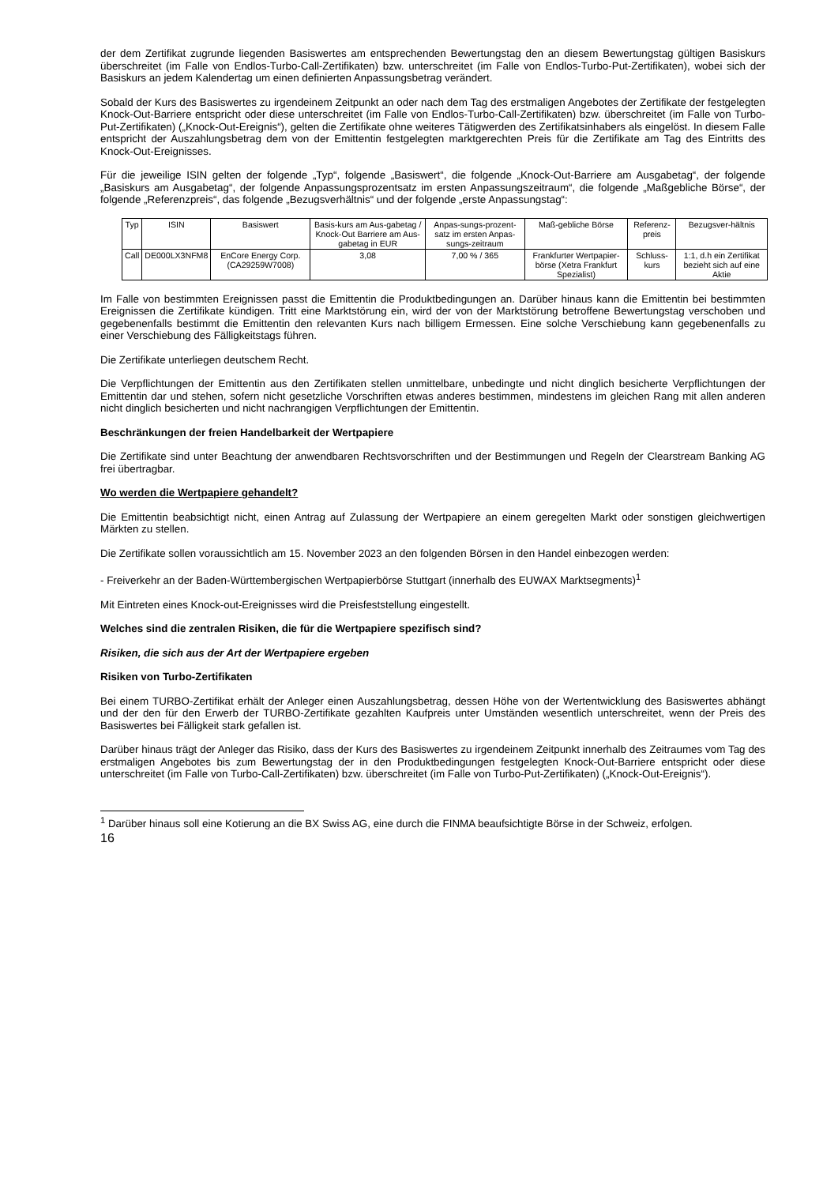der dem Zertifikat zugrunde liegenden Basiswertes am entsprechenden Bewertungstag den an diesem Bewertungstag gültigen Basiskurs überschreitet (im Falle von Endlos-Turbo-Call-Zertifikaten) bzw. unterschreitet (im Falle von Endlos-Turbo-Put-Zertifikaten), wobei sich der Basiskurs an jedem Kalendertag um einen definierten Anpassungsbetrag verändert.
Sobald der Kurs des Basiswertes zu irgendeinem Zeitpunkt an oder nach dem Tag des erstmaligen Angebotes der Zertifikate der festgelegten Knock-Out-Barriere entspricht oder diese unterschreitet (im Falle von Endlos-Turbo-Call-Zertifikaten) bzw. überschreitet (im Falle von Turbo-Put-Zertifikaten) („Knock-Out-Ereignis“), gelten die Zertifikate ohne weiteres Tätigwerden des Zertifikatsinhabers als eingelöst. In diesem Falle entspricht der Auszahlungsbetrag dem von der Emittentin festgelegten marktgerechten Preis für die Zertifikate am Tag des Eintritts des Knock-Out-Ereignisses.
Für die jeweilige ISIN gelten der folgende „Typ“, folgende „Basiswert“, die folgende „Knock-Out-Barriere am Ausgabetag“, der folgende „Basiskurs am Ausgabetag“, der folgende Anpassungsprozentsatz im ersten Anpassungszeitraum“, die folgende „Maßgebliche Börse“, der folgende „Referenzpreis“, das folgende „Bezugsverhältnis“ und der folgende „erste Anpassungstag“:
| Typ | ISIN | Basiswert | Basis-kurs am Aus-gabetag / Knock-Out Barriere am Aus-gabetag in EUR | Anpas-sungs-prozent-satz im ersten Anpas-sungs-zeitraum | Maß-gebliche Börse | Referenz-preis | Bezugsver-hältnis |
| Call | DE000LX3NFM8 | EnCore Energy Corp. (CA29259W7008) | 3,08 | 7,00 % / 365 | Frankfurter Wertpapier-börse (Xetra Frankfurt Spezialist) | Schluss-kurs | 1:1, d.h ein Zertifikat bezieht sich auf eine Aktie |
Im Falle von bestimmten Ereignissen passt die Emittentin die Produktbedingungen an. Darüber hinaus kann die Emittentin bei bestimmten Ereignissen die Zertifikate kündigen. Tritt eine Marktstörung ein, wird der von der Marktstörung betroffene Bewertungstag verschoben und gegebenenfalls bestimmt die Emittentin den relevanten Kurs nach billigem Ermessen. Eine solche Verschiebung kann gegebenenfalls zu einer Verschiebung des Fälligkeitstags führen.
Die Zertifikate unterliegen deutschem Recht.
Die Verpflichtungen der Emittentin aus den Zertifikaten stellen unmittelbare, unbedingte und nicht dinglich besicherte Verpflichtungen der Emittentin dar und stehen, sofern nicht gesetzliche Vorschriften etwas anderes bestimmen, mindestens im gleichen Rang mit allen anderen nicht dinglich besicherten und nicht nachrangigen Verpflichtungen der Emittentin.
Beschränkungen der freien Handelbarkeit der Wertpapiere
Die Zertifikate sind unter Beachtung der anwendbaren Rechtsvorschriften und der Bestimmungen und Regeln der Clearstream Banking AG frei übertragbar.
Wo werden die Wertpapiere gehandelt?
Die Emittentin beabsichtigt nicht, einen Antrag auf Zulassung der Wertpapiere an einem geregelten Markt oder sonstigen gleichwertigen Märkten zu stellen.
Die Zertifikate sollen voraussichtlich am 15. November 2023 an den folgenden Börsen in den Handel einbezogen werden:
- Freiverkehr an der Baden-Württembergischen Wertpapierbörse Stuttgart (innerhalb des EUWAX Marktsegments)<sup>1</sup>
Mit Eintreten eines Knock-out-Ereignisses wird die Preisfeststellung eingestellt.
Welches sind die zentralen Risiken, die für die Wertpapiere spezifisch sind?
Risiken, die sich aus der Art der Wertpapiere ergeben
Risiken von Turbo-Zertifikaten
Bei einem TURBO-Zertifikat erhält der Anleger einen Auszahlungsbetrag, dessen Höhe von der Wertentwicklung des Basiswertes abhängt und der den für den Erwerb der TURBO-Zertifikate gezahlten Kaufpreis unter Umständen wesentlich unterschreitet, wenn der Preis des Basiswertes bei Fälligkeit stark gefallen ist.
Darüber hinaus trägt der Anleger das Risiko, dass der Kurs des Basiswertes zu irgendeinem Zeitpunkt innerhalb des Zeitraumes vom Tag des erstmaligen Angebotes bis zum Bewertungstag der in den Produktbedingungen festgelegten Knock-Out-Barriere entspricht oder diese unterschreitet (im Falle von Turbo-Call-Zertifikaten) bzw. überschreitet (im Falle von Turbo-Put-Zertifikaten) („Knock-Out-Ereignis“).
<sup>1</sup> Darüber hinaus soll eine Kotierung an die BX Swiss AG, eine durch die FINMA beaufsichtigte Börse in der Schweiz, erfolgen.
16